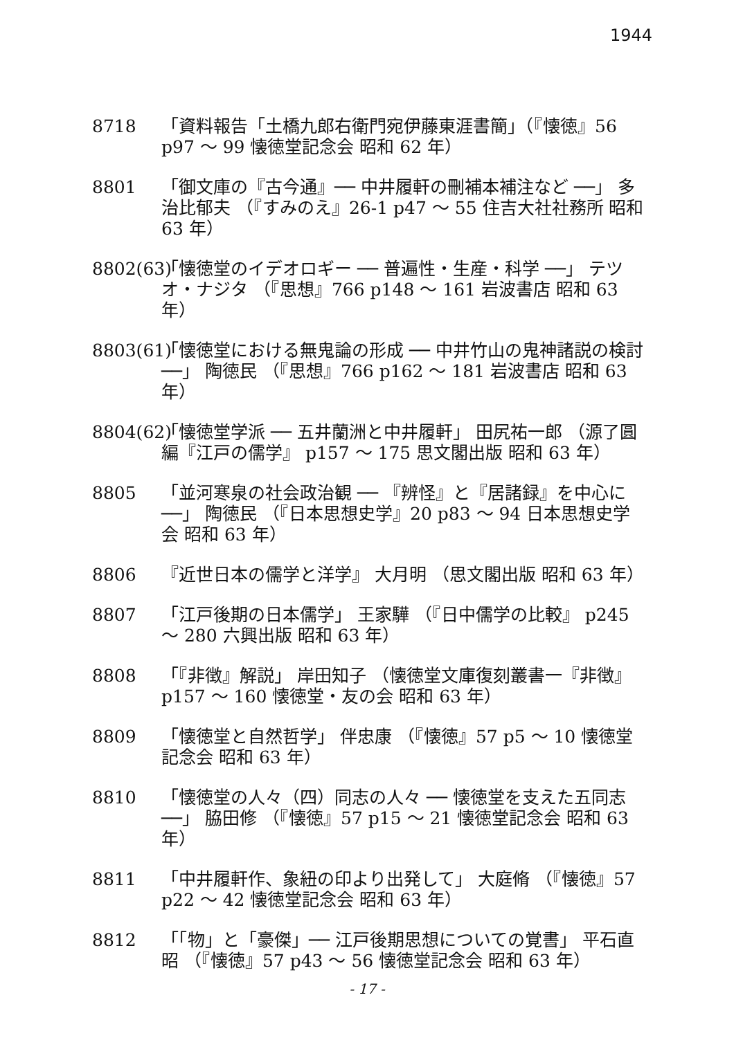1944
8718 「資料報告「土橋九郎右衛門宛伊藤東涯書簡」（『懐徳』56 p97 ～ 99 懐徳堂記念会 昭和 62 年）
8801 「御文庫の『古今通』── 中井履軒の刪補本補注など ──」 多治比郁夫 （『すみのえ』26-1 p47 ～ 55 住吉大社社務所 昭和 63 年）
8802(63)
「懐徳堂のイデオロギー ── 普遍性・生産・科学 ──」 テツオ・ナジタ （『思想』766 p148 ～ 161 岩波書店 昭和 63 年）
8803(61)
「懐徳堂における無鬼論の形成 ── 中井竹山の鬼神諸説の検討 ──」 陶徳民 （『思想』766 p162 ～ 181 岩波書店 昭和 63 年）
8804(62)
「懐徳堂学派 ── 五井蘭洲と中井履軒」 田尻祐一郎 （源了圓 編『江戸の儒学』 p157 ～ 175 思文閣出版 昭和 63 年）
8805 「並河寒泉の社会政治観 ── 『辨怪』と『居諸録』を中心に ──」 陶徳民 （『日本思想史学』20 p83 ～ 94 日本思想史学会 昭和 63 年）
8806 『近世日本の儒学と洋学』 大月明 （思文閣出版 昭和 63 年）
8807 「江戸後期の日本儒学」 王家驊 （『日中儒学の比較』 p245 ～ 280 六興出版 昭和 63 年）
8808 「『非徴』解説」 岸田知子 （懐徳堂文庫復刻叢書一『非徴』 p157 ～ 160 懐徳堂・友の会 昭和 63 年）
8809 「懐徳堂と自然哲学」 伴忠康 （『懐徳』57 p5 ～ 10 懐徳堂記念会 昭和 63 年）
8810 「懐徳堂の人々（四）同志の人々 ── 懐徳堂を支えた五同志 ──」 脇田修 （『懐徳』57 p15 ～ 21 懐徳堂記念会 昭和 63 年）
8811 「中井履軒作、象紐の印より出発して」 大庭脩 （『懐徳』57 p22 ～ 42 懐徳堂記念会 昭和 63 年）
8812 「「物」と「豪傑」── 江戸後期思想についての覚書」 平石直昭 （『懐徳』57 p43 ～ 56 懐徳堂記念会 昭和 63 年）
- 17 -